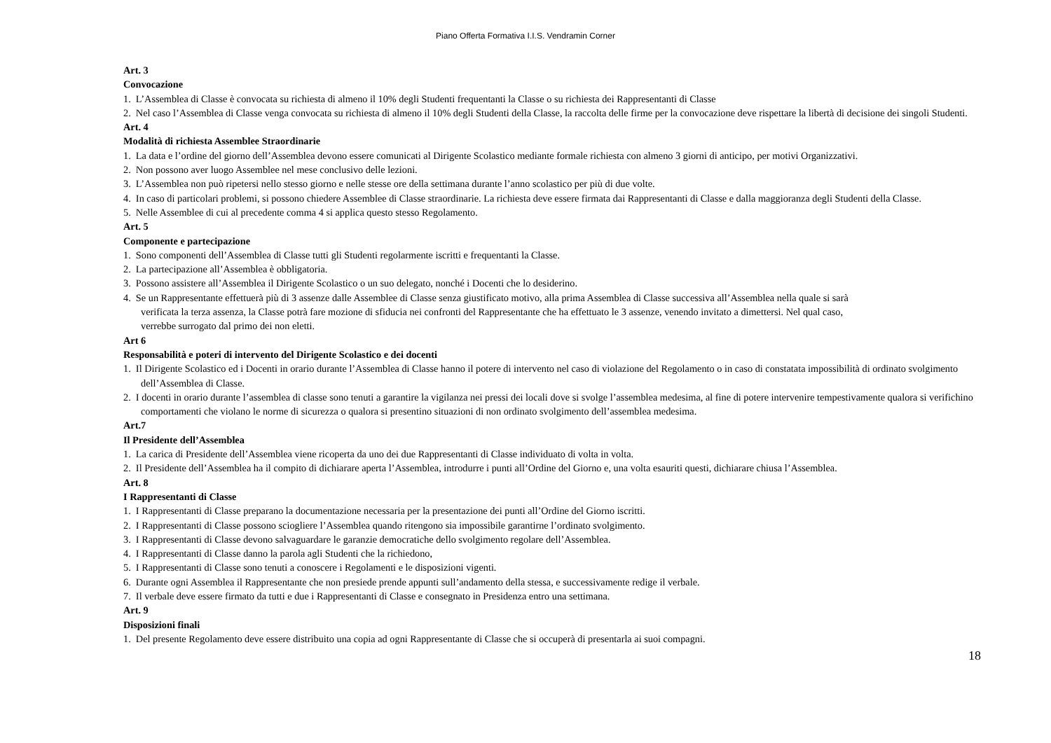Piano Offerta Formativa I.I.S. Vendramin Corner
Art. 3
Convocazione
1. L’Assemblea di Classe è convocata su richiesta di almeno il 10% degli Studenti frequentanti la Classe o su richiesta dei Rappresentanti di Classe
2. Nel caso l’Assemblea di Classe venga convocata su richiesta di almeno il 10% degli Studenti della Classe, la raccolta delle firme per la convocazione deve rispettare la libertà di decisione dei singoli Studenti.
Art. 4
Modalità di richiesta Assemblee Straordinarie
1. La data e l’ordine del giorno dell’Assemblea devono essere comunicati al Dirigente Scolastico mediante formale richiesta con almeno 3 giorni di anticipo, per motivi Organizzativi.
2. Non possono aver luogo Assemblee nel mese conclusivo delle lezioni.
3. L’Assemblea non può ripetersi nello stesso giorno e nelle stesse ore della settimana durante l’anno scolastico per più di due volte.
4. In caso di particolari problemi, si possono chiedere Assemblee di Classe straordinarie. La richiesta deve essere firmata dai Rappresentanti di Classe e dalla maggioranza degli Studenti della Classe.
5. Nelle Assemblee di cui al precedente comma 4 si applica questo stesso Regolamento.
Art. 5
Componente e partecipazione
1. Sono componenti dell’Assemblea di Classe tutti gli Studenti regolarmente iscritti e frequentanti la Classe.
2. La partecipazione all’Assemblea è obbligatoria.
3. Possono assistere all’Assemblea il Dirigente Scolastico o un suo delegato, nonché i Docenti che lo desiderino.
4. Se un Rappresentante effettuerà più di 3 assenze dalle Assemblee di Classe senza giustificato motivo, alla prima Assemblea di Classe successiva all’Assemblea nella quale si sarà verificata la terza assenza, la Classe potrà fare mozione di sfiducia nei confronti del Rappresentante che ha effettuato le 3 assenze, venendo invitato a dimettersi. Nel qual caso, verrebbe surrogato dal primo dei non eletti.
Art 6
Responsabilità e poteri di intervento del Dirigente Scolastico e dei docenti
1. Il Dirigente Scolastico ed i Docenti in orario durante l’Assemblea di Classe hanno il potere di intervento nel caso di violazione del Regolamento o in caso di constatata impossibilità di ordinato svolgimento dell’Assemblea di Classe.
2. I docenti in orario durante l’assemblea di classe sono tenuti a garantire la vigilanza nei pressi dei locali dove si svolge l’assemblea medesima, al fine di potere intervenire tempestivamente qualora si verifichino comportamenti che violano le norme di sicurezza o qualora si presentino situazioni di non ordinato svolgimento dell’assemblea medesima.
Art.7
Il Presidente dell’Assemblea
1. La carica di Presidente dell’Assemblea viene ricoperta da uno dei due Rappresentanti di Classe individuato di volta in volta.
2. Il Presidente dell’Assemblea ha il compito di dichiarare aperta l’Assemblea, introdurre i punti all’Ordine del Giorno e, una volta esauriti questi, dichiarare chiusa l’Assemblea.
Art. 8
I Rappresentanti di Classe
1. I Rappresentanti di Classe preparano la documentazione necessaria per la presentazione dei punti all’Ordine del Giorno iscritti.
2. I Rappresentanti di Classe possono sciogliere l’Assemblea quando ritengono sia impossibile garantirne l’ordinato svolgimento.
3. I Rappresentanti di Classe devono salvaguardare le garanzie democratiche dello svolgimento regolare dell’Assemblea.
4. I Rappresentanti di Classe danno la parola agli Studenti che la richiedono,
5. I Rappresentanti di Classe sono tenuti a conoscere i Regolamenti e le disposizioni vigenti.
6. Durante ogni Assemblea il Rappresentante che non presiede prende appunti sull’andamento della stessa, e successivamente redige il verbale.
7. Il verbale deve essere firmato da tutti e due i Rappresentanti di Classe e consegnato in Presidenza entro una settimana.
Art. 9
Disposizioni finali
1. Del presente Regolamento deve essere distribuito una copia ad ogni Rappresentante di Classe che si occuperà di presentarla ai suoi compagni.
18